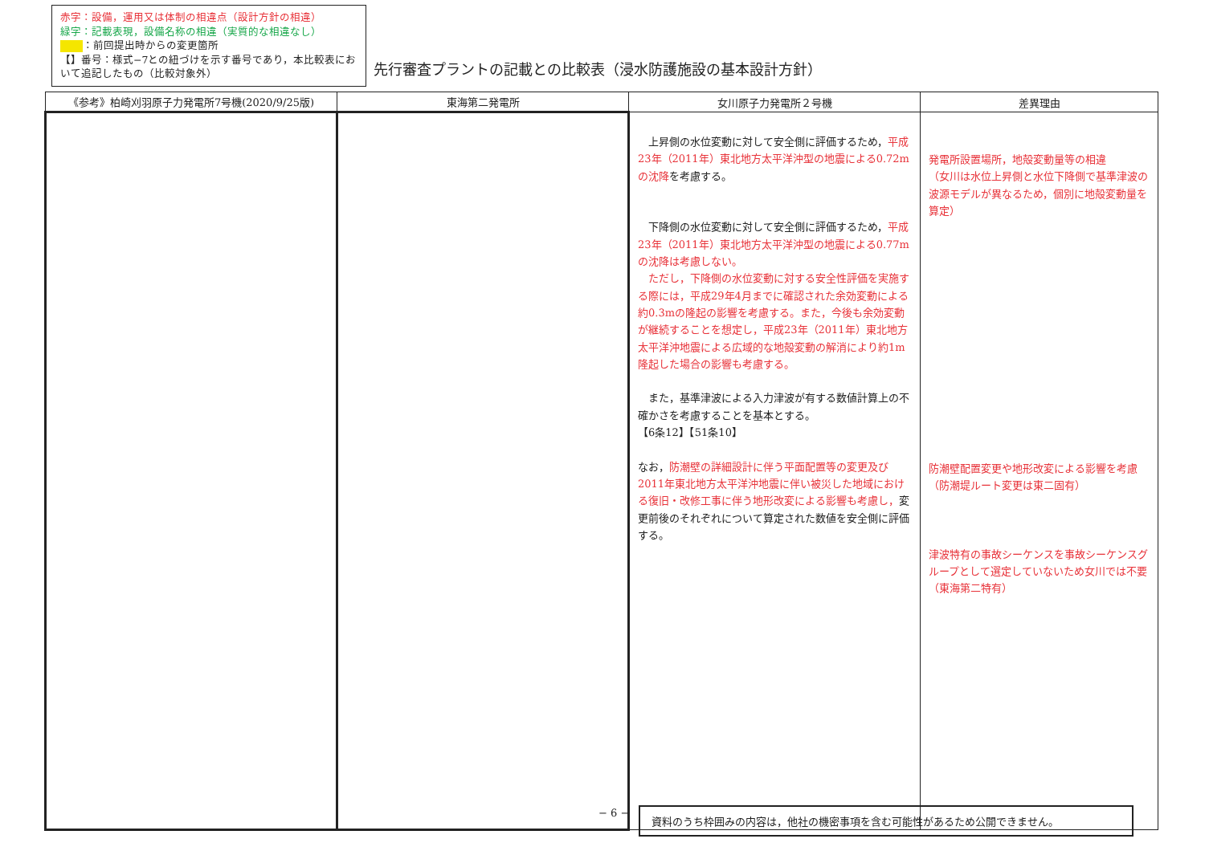赤字：設備，運用又は体制の相違点（設計方針の相違）
緑字：記載表現，設備名称の相違（実質的な相違なし）
：前回提出時からの変更箇所
【】番号：様式−7との紐づけを示す番号であり，本比較表において追記したもの（比較対象外）
先行審査プラントの記載との比較表（浸水防護施設の基本設計方針）
| 《参考》柏崎刈羽原子力発電所7号機(2020/9/25版) | 東海第二発電所 | 女川原子力発電所２号機 | 差異理由 |
| --- | --- | --- | --- |
| | | 上昇側の水位変動に対して安全側に評価するため， 平成23年（2011年）東北地方太平洋沖型の地震による0.72mの沈降 を考慮する。 下降側の水位変動に対して安全側に評価するため， 平成23年（2011年）東北地方太平洋沖型の地震による0.77mの沈降は考慮しない。 ただし，下降側の水位変動に対する安全性評価を実施する際には，平成29年4月までに確認された余効変動による約0.3mの隆起の影響を考慮する。また，今後も余効変動が継続することを想定し，平成23年（2011年）東北地方太平洋沖地震による広域的な地殻変動の解消により約1m隆起した場合の影響も考慮する。 また，基準津波による入力津波が有する数値計算上の不確かさを考慮することを基本とする。 【6条12】【51条10】 なお， 防潮壁の詳細設計に伴う平面配置等の変更及び2011年東北地方太平洋沖地震に伴い被災した地域における復旧・改修工事に伴う地形改変による影響も考慮し， 変更前後のそれぞれについて算定された数値を安全側に評価する。 | 発電所設置場所，地殻変動量等の相違 （女川は水位上昇側と水位下降側で基準津波の波源モデルが異なるため，個別に地殻変動量を算定） 防潮壁配置変更や地形改変による影響を考慮（防潮堤ルート変更は東二固有） 津波特有の事故シーケンスを事故シーケンスグループとして選定していないため女川では不要（東海第二特有） |
− 6 − 資料のうち枠囲みの内容は，他社の機密事項を含む可能性があるため公開できません。